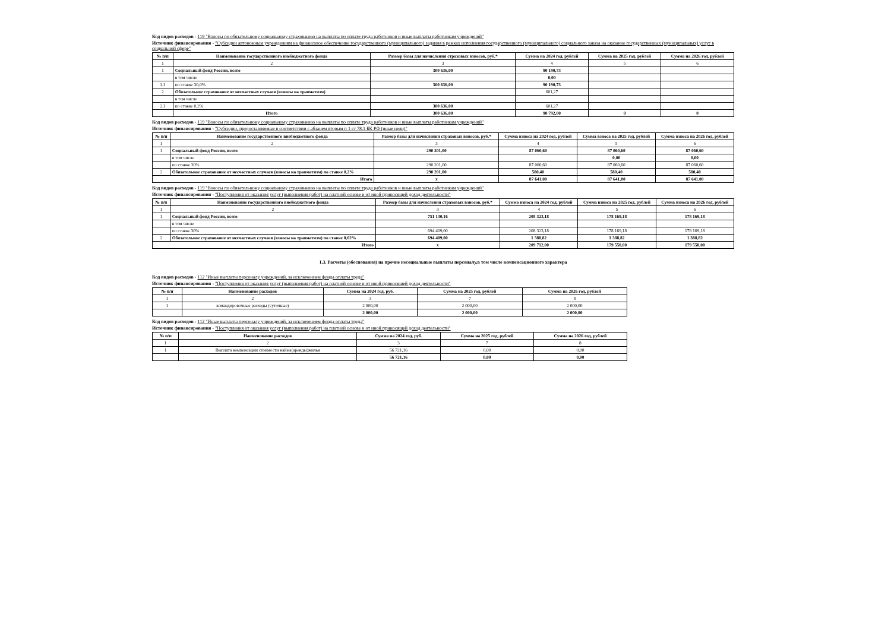Код видов расходов - 119 "Взносы по обязательному социальному страхованию на выплаты по оплате труда работников и иные выплаты работникам учреждений"
Источник финансирования - "Субсидии автономным учреждениям на финансовое обеспечение государственного (муниципального) задания в рамках исполнения государственного (муниципального) социального заказа на оказание государственных (муниципальных) услуг в социальной сфере"
| № п/п | Наименование государственного внебюджетного фонда | Размер базы для начисления страховых взносов, руб.* | Сумма на 2024 год, рублей | Сумма на 2025 год, рублей | Сумма на 2026 год, рублей |
| --- | --- | --- | --- | --- | --- |
| 1 | 2 | 3 | 4 | 5 | 6 |
| 1 | Социальный фонд России, всего | 300 636,00 | 90 190,73 | | |
| | в том числе | | 0,00 | | |
| 1.1 | по ставке 30,0% | 300 636,00 | 90 190,73 | | |
| 2 | Обязательное страхование от несчастных случаев (взносы на травматизм) | | 601,27 | | |
| | в том числе | | | | |
| 2.1 | по ставке 0,2% | 300 636,00 | 601,27 | | |
| | Итого | 300 636,00 | 90 792,00 | 0 | 0 |
Код видов расходов - 119 "Взносы по обязательному социальному страхованию на выплаты по оплате труда работников и иные выплаты работникам учреждений"
Источник финансирования - "Субсидии, предоставляемые в соответствии с абзацем вторым п 1 ст 78.1 БК РФ (иные цели)"
| № п/п | Наименование государственного внебюджетного фонда | Размер базы для начисления страховых взносов, руб.* | Сумма взноса на 2024 год, рублей | Сумма взноса на 2025 год, рублей | Сумма взноса на 2026 год, рублей |
| --- | --- | --- | --- | --- | --- |
| 1 | 2 | 3 | 4 | 5 | 6 |
| 1 | Социальный фонд России, всего | 290 201,00 | 87 060,60 | 87 060,60 | 87 060,60 |
| | в том числе | | | 0,00 | 0,00 |
| | по ставке 30% | 290 201,00 | 87 060,60 | 87 060,60 | 87 060,60 |
| 2 | Обязательное страхование от несчастных случаев (взносы на травматизм) по ставке 0,2% | 290 201,00 | 580,40 | 580,40 | 580,40 |
| Итого | | x | 87 641,00 | 87 641,00 | 87 641,00 |
Код видов расходов - 119 "Взносы по обязательному социальному страхованию на выплаты по оплате труда работников и иные выплаты работникам учреждений"
Источник финансирования - "Поступления от оказания услуг (выполнения работ) на платной основе и от иной приносящей доход деятельности"
| № п/п | Наименование государственного внебюджетного фонда | Размер базы для начисления страховых взносов, руб.* | Сумма взноса на 2024 год, рублей | Сумма взноса на 2025 год, рублей | Сумма взноса на 2026 год, рублей |
| --- | --- | --- | --- | --- | --- |
| 1 | 2 | 3 | 4 | 5 | 6 |
| 1 | Социальный фонд России, всего | 751 130,16 | 208 323,18 | 178 169,18 | 178 169,18 |
| | в том числе | | | | |
| | по ставке 30% | 694 409,00 | 208 323,18 | 178 169,18 | 178 169,18 |
| 2 | Обязательное страхование от несчастных случаев (взносы на травматизм) по ставке 0,02% | 694 409,00 | 1 388,82 | 1 388,82 | 1 388,82 |
| Итого | | x | 209 712,00 | 179 558,00 | 179 558,00 |
1.3. Расчеты (обоснования) на прочие несоциальные выплаты персоналу,в том числе компенсационного характера
Код видов расходов - 112 "Иные выплаты персоналу учреждений, за исключением фонда оплаты труда"
Источник финансирования - "Поступления от оказания услуг (выполнения работ) на платной основе и от иной приносящей доход деятельности"
| № п/п | Наименование расходов | Сумма на 2024 год, руб. | Сумма на 2025 год, рублей | Сумма на 2026 год, рублей |
| --- | --- | --- | --- | --- |
| 1 | 2 | 3 | 7 | 8 |
| 1 | командировочные расходы (суточные) | 2 000,00 | 2 000,00 | 2 000,00 |
| | | 2 000,00 | 2 000,00 | 2 000,00 |
Код видов расходов - 112 "Иные выплаты персоналу учреждений, за исключением фонда оплаты труда"
Источник финансирования - "Поступления от оказания услуг (выполнения работ) на платной основе и от иной приносящей доход деятельности"
| № п/п | Наименование расходов | Сумма на 2024 год, руб. | Сумма на 2025 год, рублей | Сумма на 2026 год, рублей |
| --- | --- | --- | --- | --- |
| 1 | 2 | 3 | 7 | 8 |
| 1 | Выплата компенсации стоимости найма(аренды)жилья | 56 721,16 | 0,00 | 0,00 |
| | | 56 721,16 | 0,00 | 0,00 |